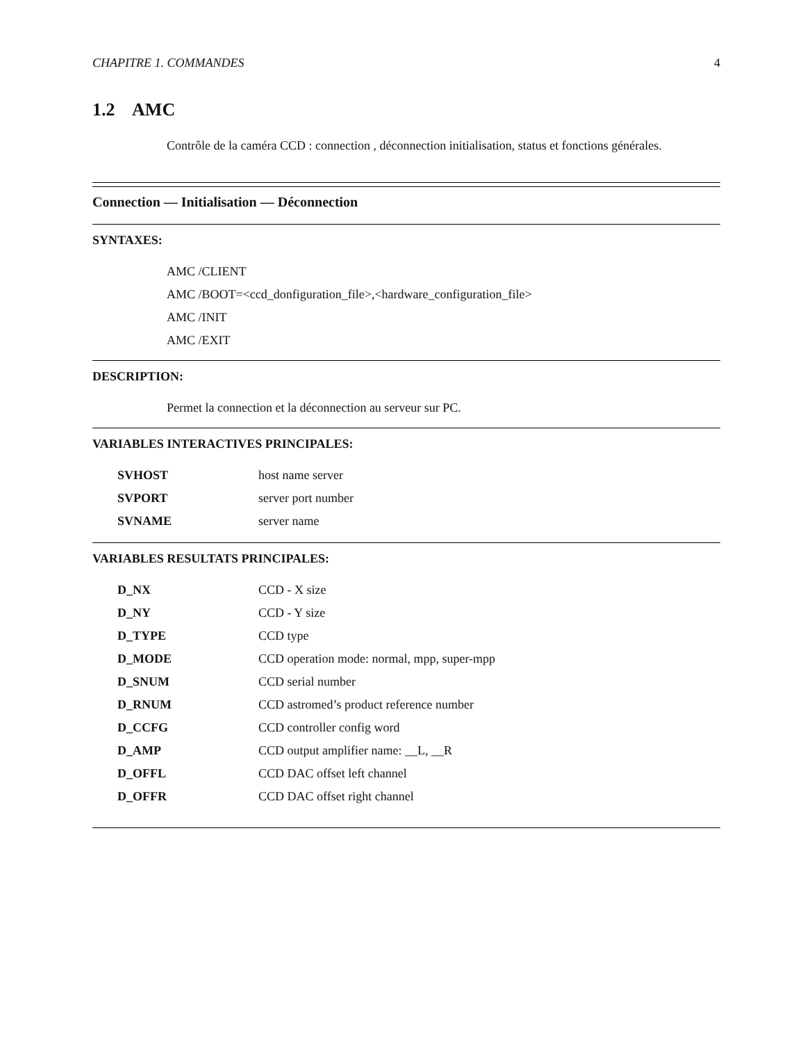CHAPITRE 1. COMMANDES 4
1.2 AMC
Contrôle de la caméra CCD : connection , déconnection initialisation, status et fonctions générales.
Connection — Initialisation — Déconnection
SYNTAXES:
AMC /CLIENT
AMC /BOOT=<ccd_donfiguration_file>,<hardware_configuration_file>
AMC /INIT
AMC /EXIT
DESCRIPTION:
Permet la connection et la déconnection au serveur sur PC.
VARIABLES INTERACTIVES PRINCIPALES:
| SVHOST | host name server |
| SVPORT | server port number |
| SVNAME | server name |
VARIABLES RESULTATS PRINCIPALES:
| D_NX | CCD - X size |
| D_NY | CCD - Y size |
| D_TYPE | CCD type |
| D_MODE | CCD operation mode: normal, mpp, super-mpp |
| D_SNUM | CCD serial number |
| D_RNUM | CCD astromed’s product reference number |
| D_CCFG | CCD controller config word |
| D_AMP | CCD output amplifier name: __L, __R |
| D_OFFL | CCD DAC offset left channel |
| D_OFFR | CCD DAC offset right channel |